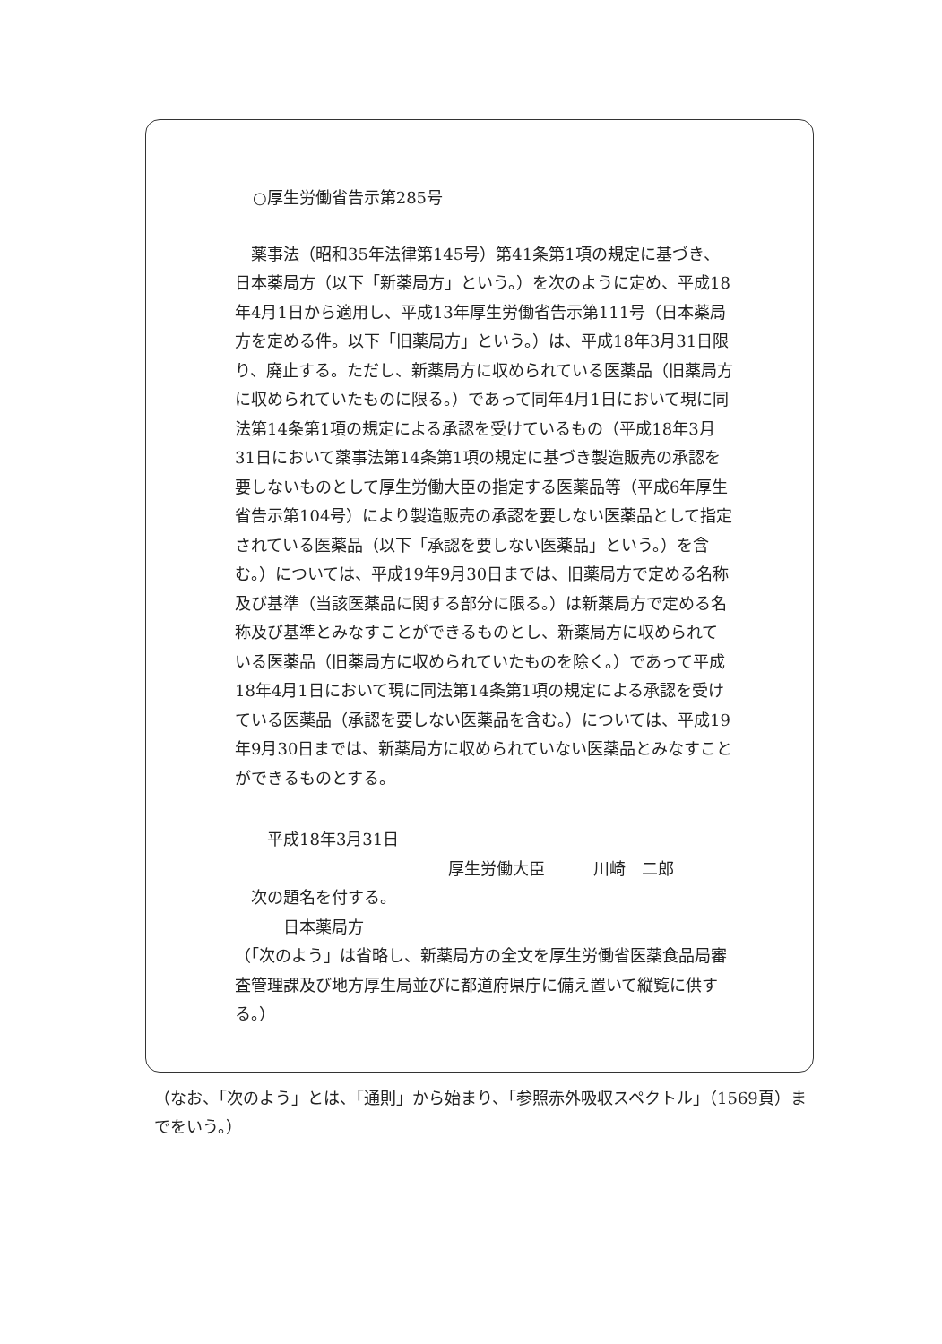○厚生労働省告示第285号
薬事法（昭和35年法律第145号）第41条第1項の規定に基づき、日本薬局方（以下「新薬局方」という。）を次のように定め、平成18年4月1日から適用し、平成13年厚生労働省告示第111号（日本薬局方を定める件。以下「旧薬局方」という。）は、平成18年3月31日限り、廃止する。ただし、新薬局方に収められている医薬品（旧薬局方に収められていたものに限る。）であって同年4月1日において現に同法第14条第1項の規定による承認を受けているもの（平成18年3月31日において薬事法第14条第1項の規定に基づき製造販売の承認を要しないものとして厚生労働大臣の指定する医薬品等（平成6年厚生省告示第104号）により製造販売の承認を要しない医薬品として指定されている医薬品（以下「承認を要しない医薬品」という。）を含む。）については、平成19年9月30日までは、旧薬局方で定める名称及び基準（当該医薬品に関する部分に限る。）は新薬局方で定める名称及び基準とみなすことができるものとし、新薬局方に収められている医薬品（旧薬局方に収められていたものを除く。）であって平成18年4月1日において現に同法第14条第1項の規定による承認を受けている医薬品（承認を要しない医薬品を含む。）については、平成19年9月30日までは、新薬局方に収められていない医薬品とみなすことができるものとする。
平成18年3月31日
厚生労働大臣　　　川崎　二郎
次の題名を付する。
日本薬局方
（「次のよう」は省略し、新薬局方の全文を厚生労働省医薬食品局審査管理課及び地方厚生局並びに都道府県庁に備え置いて縦覧に供する。）
（なお、「次のよう」とは、「通則」から始まり、「参照赤外吸収スペクトル」（1569頁）までをいう。）